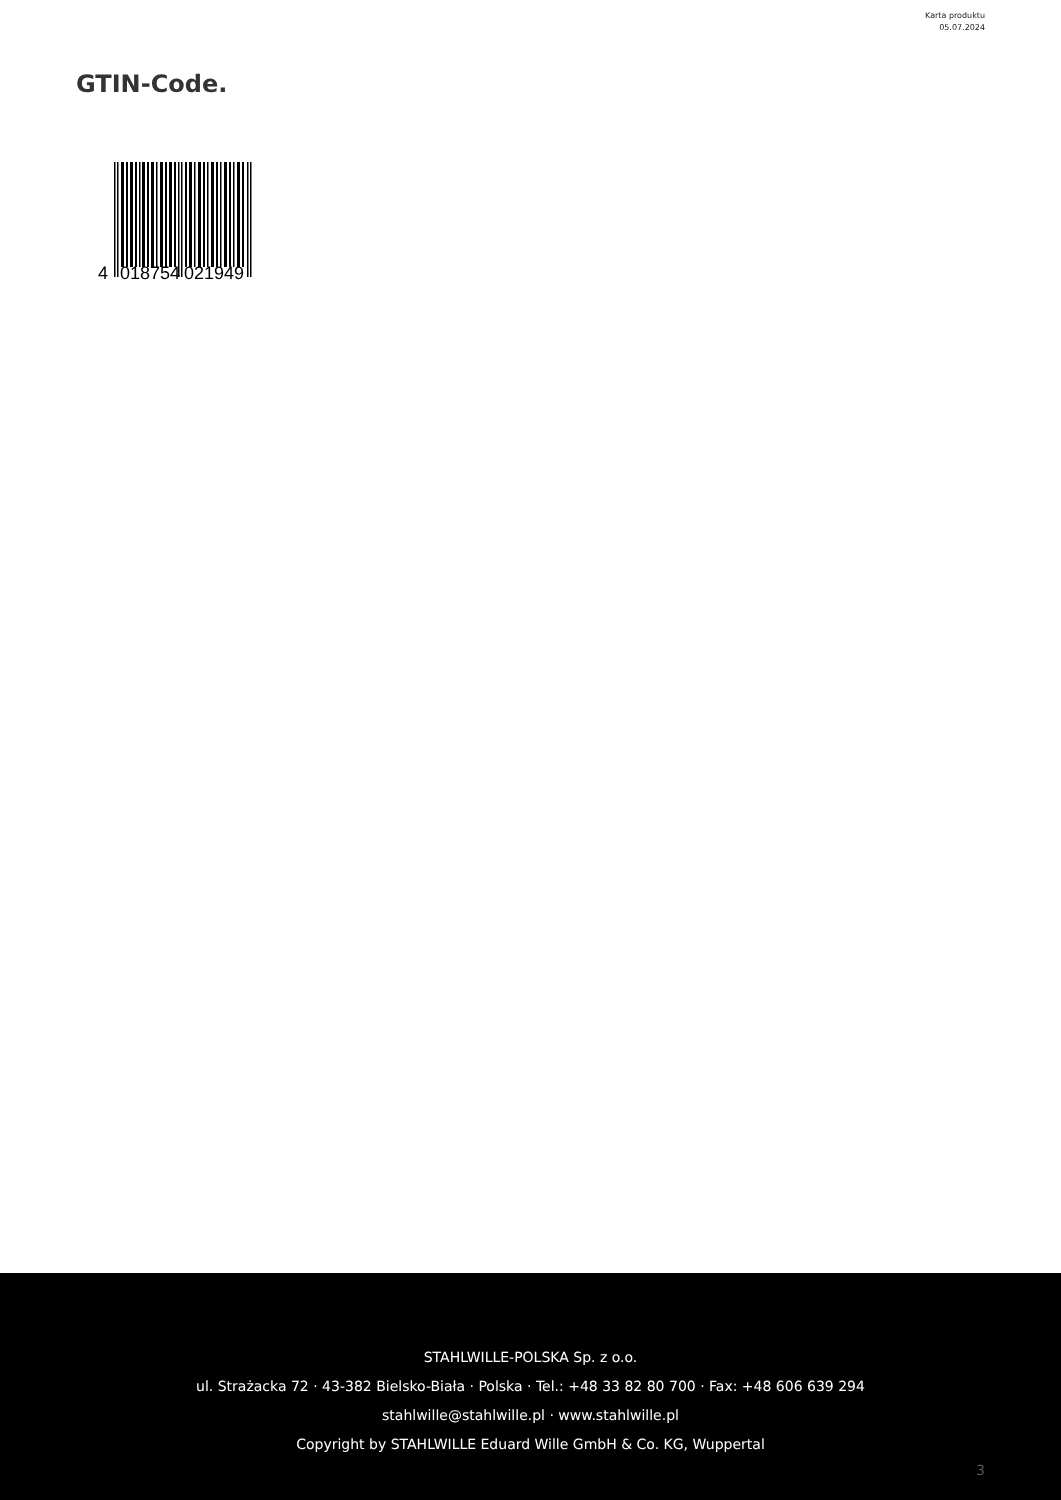Karta produktu
05.07.2024
GTIN-Code.
4
018754
021949
STAHLWILLE-POLSKA Sp. z o.o.
ul. Strażacka 72 · 43-382 Bielsko-Biała · Polska · Tel.: +48 33 82 80 700 · Fax: +48 606 639 294
stahlwille@stahlwille.pl · www.stahlwille.pl
Copyright by STAHLWILLE Eduard Wille GmbH & Co. KG, Wuppertal
3